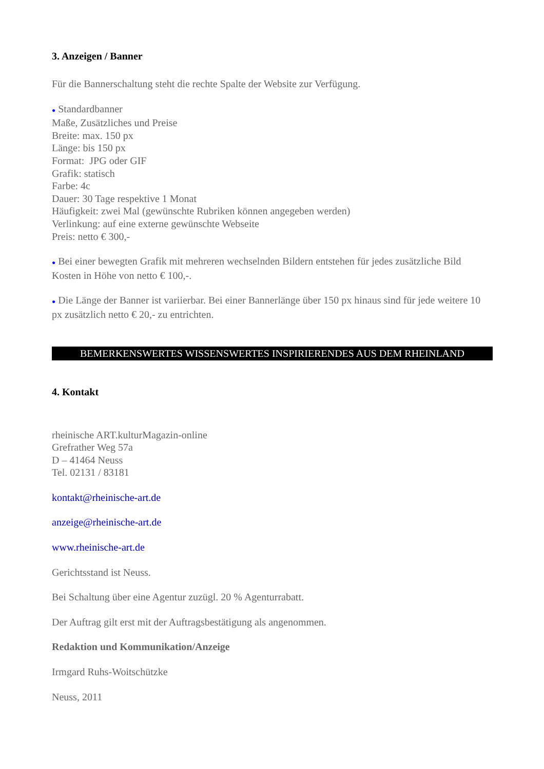3. Anzeigen / Banner
Für die Bannerschaltung steht die rechte Spalte der Website zur Verfügung.
● Standardbanner
Maße, Zusätzliches und Preise
Breite: max. 150 px
Länge: bis 150 px
Format: JPG oder GIF
Grafik: statisch
Farbe: 4c
Dauer: 30 Tage respektive 1 Monat
Häufigkeit: zwei Mal (gewünschte Rubriken können angegeben werden)
Verlinkung: auf eine externe gewünschte Webseite
Preis: netto € 300,-
● Bei einer bewegten Grafik mit mehreren wechselnden Bildern entstehen für jedes zusätzliche Bild Kosten in Höhe von netto € 100,-.
● Die Länge der Banner ist variierbar. Bei einer Bannerlänge über 150 px hinaus sind für jede weitere 10 px zusätzlich netto € 20,- zu entrichten.
BEMERKENSWERTES WISSENSWERTES INSPIRIERENDES AUS DEM RHEINLAND
4. Kontakt
rheinische ART.kulturMagazin-online
Grefrather Weg 57a
D – 41464 Neuss
Tel. 02131 / 83181
kontakt@rheinische-art.de
anzeige@rheinische-art.de
www.rheinische-art.de
Gerichtsstand ist Neuss.
Bei Schaltung über eine Agentur zuzügl. 20 % Agenturrabatt.
Der Auftrag gilt erst mit der Auftragsbestätigung als angenommen.
Redaktion und Kommunikation/Anzeige
Irmgard Ruhs-Woitschützke
Neuss, 2011